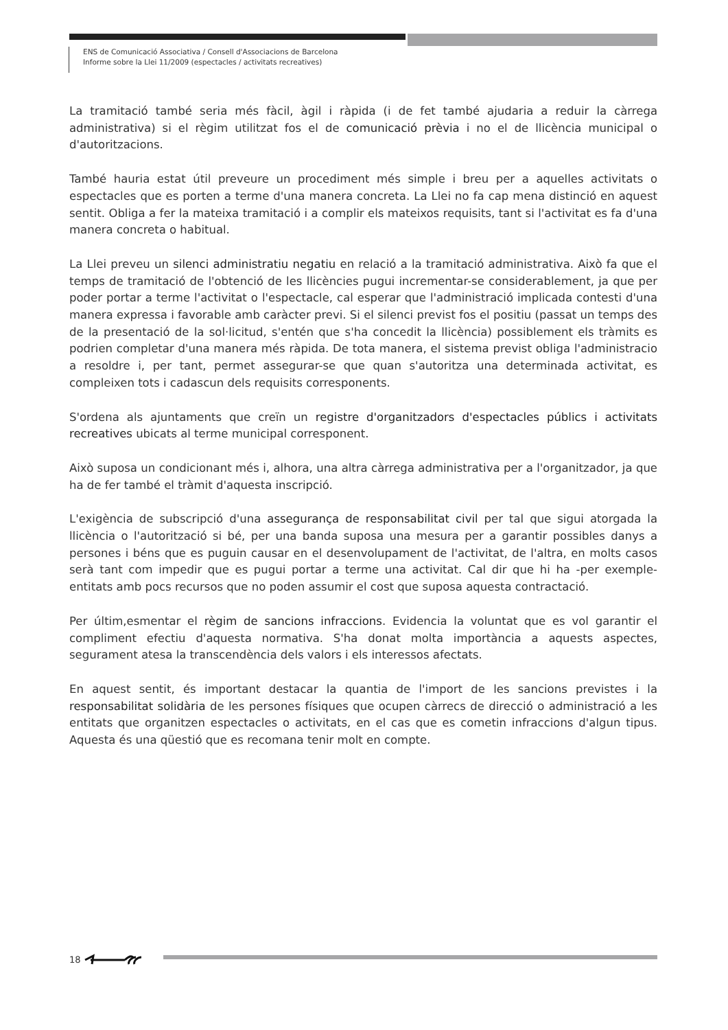ENS de Comunicació Associativa / Consell d'Associacions de Barcelona
Informe sobre la Llei 11/2009 (espectacles / activitats recreatives)
La tramitació també seria més fàcil, àgil i ràpida (i de fet també ajudaria a reduir la càrrega administrativa) si el règim utilitzat fos el de comunicació prèvia i no el de llicència municipal o d'autoritzacions.
També hauria estat útil preveure un procediment més simple i breu per a aquelles activitats o espectacles que es porten a terme d'una manera concreta. La Llei no fa cap mena distinció en aquest sentit. Obliga a fer la mateixa tramitació i a complir els mateixos requisits, tant si l'activitat es fa d'una manera concreta o habitual.
La Llei preveu un silenci administratiu negatiu en relació a la tramitació administrativa. Això fa que el temps de tramitació de l'obtenció de les llicències pugui incrementar-se considerablement, ja que per poder portar a terme l'activitat o l'espectacle, cal esperar que l'administració implicada contesti d'una manera expressa i favorable amb caràcter previ. Si el silenci previst fos el positiu (passat un temps des de la presentació de la sol·licitud, s'entén que s'ha concedit la llicència) possiblement els tràmits es podrien completar d'una manera més ràpida. De tota manera, el sistema previst obliga l'administracio a resoldre i, per tant, permet assegurar-se que quan s'autoritza una determinada activitat, es compleixen tots i cadascun dels requisits corresponents.
S'ordena als ajuntaments que creïn un registre d'organitzadors d'espectacles públics i activitats recreatives ubicats al terme municipal corresponent.
Això suposa un condicionant més i, alhora, una altra càrrega administrativa per a l'organitzador, ja que ha de fer també el tràmit d'aquesta inscripció.
L'exigència de subscripció d'una assegurança de responsabilitat civil per tal que sigui atorgada la llicència o l'autorització si bé, per una banda suposa una mesura per a garantir possibles danys a persones i béns que es puguin causar en el desenvolupament de l'activitat, de l'altra, en molts casos serà tant com impedir que es pugui portar a terme una activitat. Cal dir que hi ha -per exemple- entitats amb pocs recursos que no poden assumir el cost que suposa aquesta contractació.
Per últim,esmentar el règim de sancions infraccions. Evidencia la voluntat que es vol garantir el compliment efectiu d'aquesta normativa. S'ha donat molta importància a aquests aspectes, segurament atesa la transcendència dels valors i els interessos afectats.
En aquest sentit, és important destacar la quantia de l'import de les sancions previstes i la responsabilitat solidària de les persones físiques que ocupen càrrecs de direcció o administració a les entitats que organitzen espectacles o activitats, en el cas que es cometin infraccions d'algun tipus. Aquesta és una qüestió que es recomana tenir molt en compte.
18